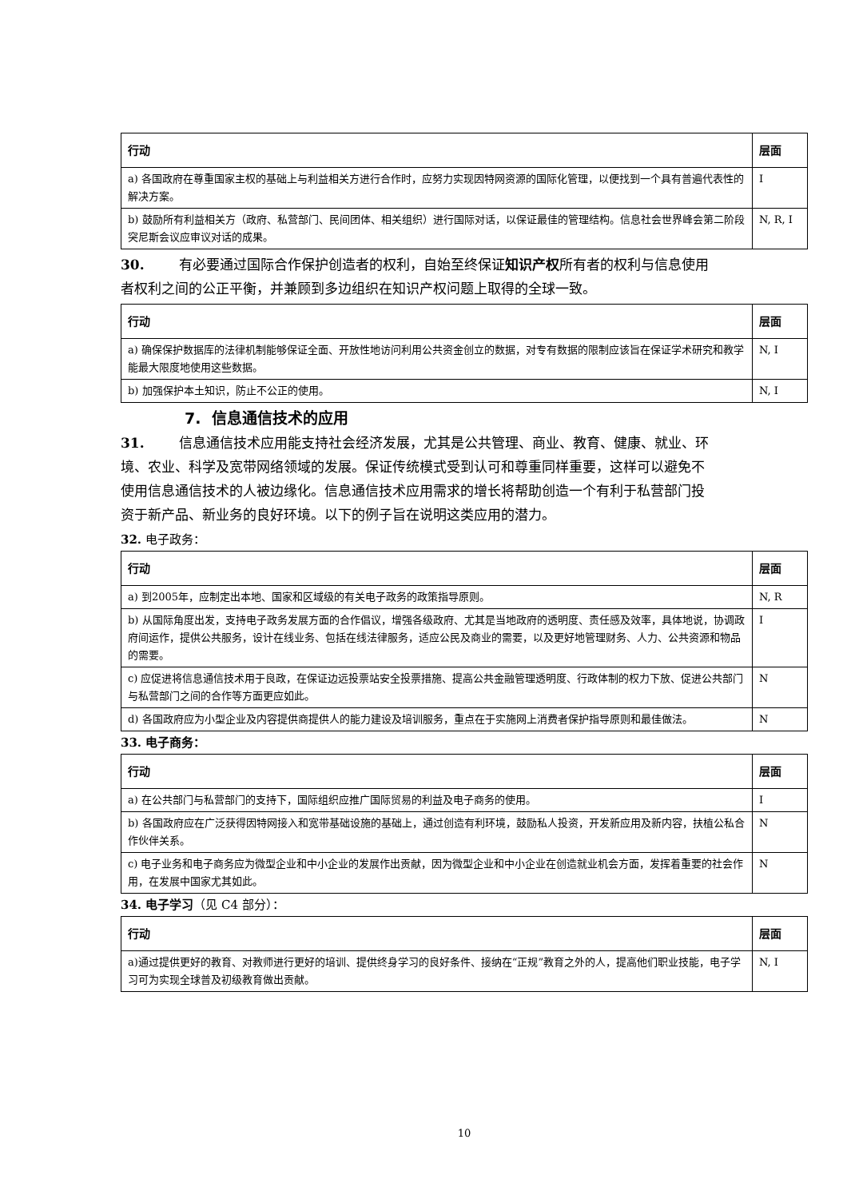| 行动 | 层面 |
| --- | --- |
| a) 各国政府在尊重国家主权的基础上与利益相关方进行合作时，应努力实现因特网资源的国际化管理，以便找到一个具有普遍代表性的解决方案。 | I |
| b) 鼓励所有利益相关方（政府、私营部门、民间团体、相关组织）进行国际对话，以保证最佳的管理结构。信息社会世界峰会第二阶段突尼斯会议应审议对话的成果。 | N, R, I |
30. 有必要通过国际合作保护创造者的权利，自始至终保证知识产权所有者的权利与信息使用者权利之间的公正平衡，并兼顾到多边组织在知识产权问题上取得的全球一致。
| 行动 | 层面 |
| --- | --- |
| a) 确保保护数据库的法律机制能够保证全面、开放性地访问利用公共资金创立的数据，对专有数据的限制应该旨在保证学术研究和教学能最大限度地使用这些数据。 | N, I |
| b) 加强保护本土知识，防止不公正的使用。 | N, I |
7. 信息通信技术的应用
31. 信息通信技术应用能支持社会经济发展，尤其是公共管理、商业、教育、健康、就业、环境、农业、科学及宽带网络领域的发展。保证传统模式受到认可和尊重同样重要，这样可以避免不使用信息通信技术的人被边缘化。信息通信技术应用需求的增长将帮助创造一个有利于私营部门投资于新产品、新业务的良好环境。以下的例子旨在说明这类应用的潜力。
32. 电子政务：
| 行动 | 层面 |
| --- | --- |
| a) 到2005年，应制定出本地、国家和区域级的有关电子政务的政策指导原则。 | N, R |
| b) 从国际角度出发，支持电子政务发展方面的合作倡议，增强各级政府、尤其是当地政府的透明度、责任感及效率，具体地说，协调政府间运作，提供公共服务，设计在线业务、包括在线法律服务，适应公民及商业的需要，以及更好地管理财务、人力、公共资源和物品的需要。 | I |
| c) 应促进将信息通信技术用于良政，在保证边远投票站安全投票措施、提高公共金融管理透明度、行政体制的权力下放、促进公共部门与私营部门之间的合作等方面更应如此。 | N |
| d) 各国政府应为小型企业及内容提供商提供人的能力建设及培训服务，重点在于实施网上消费者保护指导原则和最佳做法。 | N |
33. 电子商务：
| 行动 | 层面 |
| --- | --- |
| a) 在公共部门与私营部门的支持下，国际组织应推广国际贸易的利益及电子商务的使用。 | I |
| b) 各国政府应在广泛获得因特网接入和宽带基础设施的基础上，通过创造有利环境，鼓励私人投资，开发新应用及新内容，扶植公私合作伙伴关系。 | N |
| c) 电子业务和电子商务应为微型企业和中小企业的发展作出贡献，因为微型企业和中小企业在创造就业机会方面，发挥着重要的社会作用，在发展中国家尤其如此。 | N |
34. 电子学习（见 C4 部分）：
| 行动 | 层面 |
| --- | --- |
| a)通过提供更好的教育、对教师进行更好的培训、提供终身学习的良好条件、接纳在“正规”教育之外的人，提高他们职业技能，电子学习可为实现全球普及初级教育做出贡献。 | N, I |
10